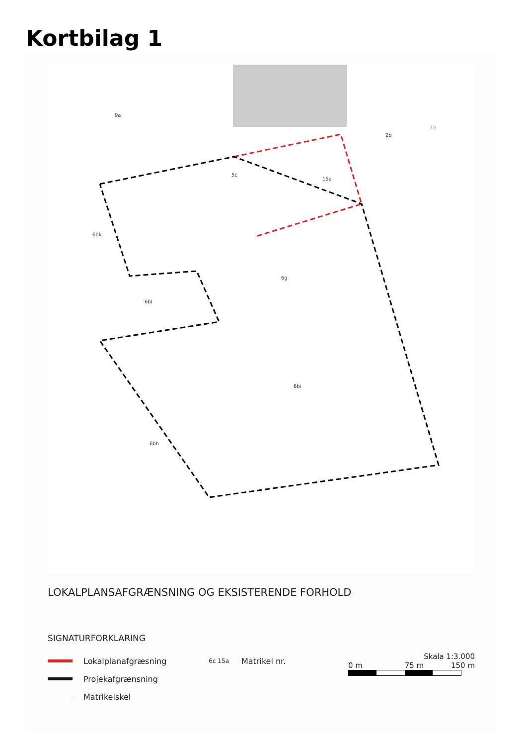Kortbilag 1
5c
15a
6g
6bi
6bl
6bk
6bh
9a
2b
1h
LOKALPLANSAFGRÆNSNING OG EKSISTERENDE FORHOLD
SIGNATURFORKLARING
Skala 1:3.000
0 m 75 m 150 m
Lokalplanafgræsning 6c 15a Matrikel nr.
Projekafgrænsning
Matrikelskel